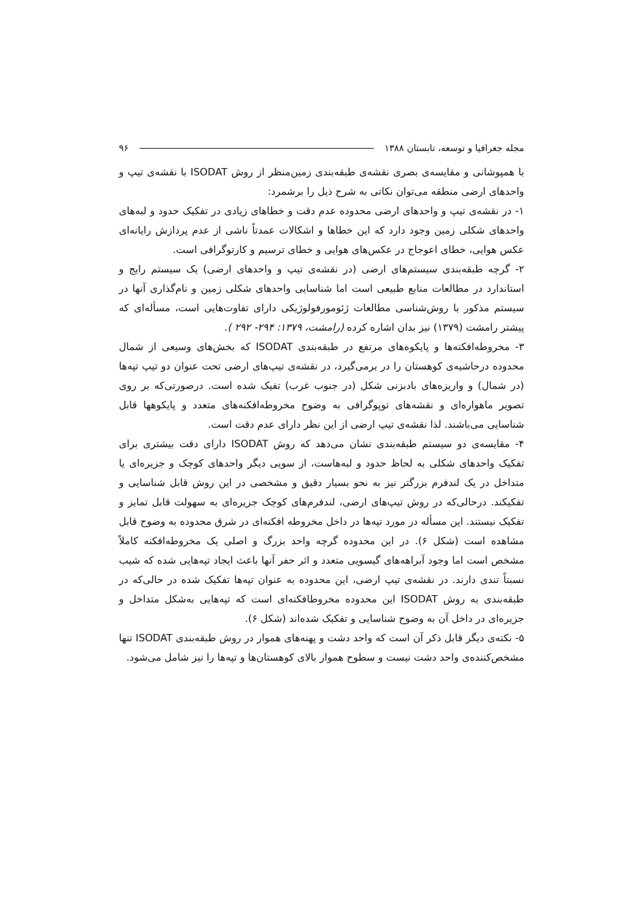مجله جغرافیا و توسعه، تابستان ۱۳۸۸ ۹۶
با همپوشانی و مقایسه‌ی بصری نقشه‌ی طبقه‌بندی زمین‌منظر از روش ISODAT با نقشه‌ی تیپ و واحدهای ارضی منطقه می‌توان نکاتی به شرح ذیل را برشمرد:
۱- در نقشه‌ی تیپ و واحدهای ارضی محدوده عدم دقت و خطاهای زیادی در تفکیک حدود و لبه‌های واحدهای شکلی زمین وجود دارد که این خطاها و اشکالات عمدتاً ناشی از عدم پردازش رایانه‌ای عکس هوایی، خطای اعوجاج در عکس‌های هوایی و خطای ترسیم و کارتوگرافی است.
۲- گرچه طبقه‌بندی سیستم‌های ارضی (در نقشه‌ی تیپ و واحدهای ارضی) یک سیستم رایج و استاندارد در مطالعات منابع طبیعی است اما شناسایی واحدهای شکلی زمین و نام‌گذاری آنها در سیستم مذکور با روش‌شناسی مطالعات ژئومورفولوژیکی دارای تفاوت‌هایی است، مسأله‌ای که پیشتر رامشت (۱۳۷۹) نیز بدان اشاره کرده (رامشت، ۱۳۷۹: ۲۹۴- ۲۹۲ ).
۳- مخروطه‌افکنه‌ها و پایکوه‌های مرتفع در طبقه‌بندی ISODAT که بخش‌های وسیعی از شمال محدوده درحاشیه‌ی کوهستان را در برمی‌گیرد، در نقشه‌ی تیپ‌های ارضی تحت عنوان دو تیپ تپه‌ها (در شمال) و واریزه‌های بادبزنی شکل (در جنوب غرب) تفیک شده است. درصورتی‌که بر روی تصویر ماهواره‌ای و نقشه‌های توپوگرافی به وضوح مخروطه‌افکنه‌های متعدد و پایکوهها قابل شناسایی می‌باشند. لذا نقشه‌ی تیپ ارضی از این نظر دارای عدم دقت است.
۴- مقایسه‌ی دو سیستم طبقه‌بندی نشان می‌دهد که روش ISODAT دارای دقت بیشتری برای تفکیک واحدهای شکلی به لحاظ حدود و لبه‌هاست، از سویی دیگر واحدهای کوچک و جزیره‌ای یا متداخل در یک لندفرم بزرگتر نیز به نحو بسیار دقیق و مشخصی در این روش قابل شناسایی و تفکیکند. درحالی‌که در روش تیپ‌های ارضی، لندفرم‌های کوچک جزیره‌ای به سهولت قابل تمایز و تفکیک نیستند. این مسأله در مورد تپه‌ها در داخل مخروطه افکنه‌ای در شرق محدوده به وضوح قابل مشاهده است (شکل ۶). در این محدوده گرچه واحد بزرگ و اصلی یک مخروطه‌افکنه کاملاً مشخص است اما وجود آبراهه‌های گیسویی متعدد و اثر حفر آنها باعث ایجاد تپه‌هایی شده که شیب نسبتاً تندی دارند. در نقشه‌ی تیپ ارضی، این محدوده به عنوان تپه‌ها تفکیک شده در حالی‌که در طبقه‌بندی به روش ISODAT این محدوده مخروطافکنه‌ای است که تپه‌هایی به‌شکل متداخل و جزیره‌ای در داخل آن به وضوح شناسایی و تفکیک شده‌اند (شکل ۶).
۵- نکته‌ی دیگر قابل ذکر آن است که واحد دشت و پهنه‌های هموار در روش طبقه‌بندی ISODAT تنها مشخص‌کننده‌ی واحد دشت نیست و سطوح هموار بالای کوهستان‌ها و تپه‌ها را نیز شامل می‌شود.